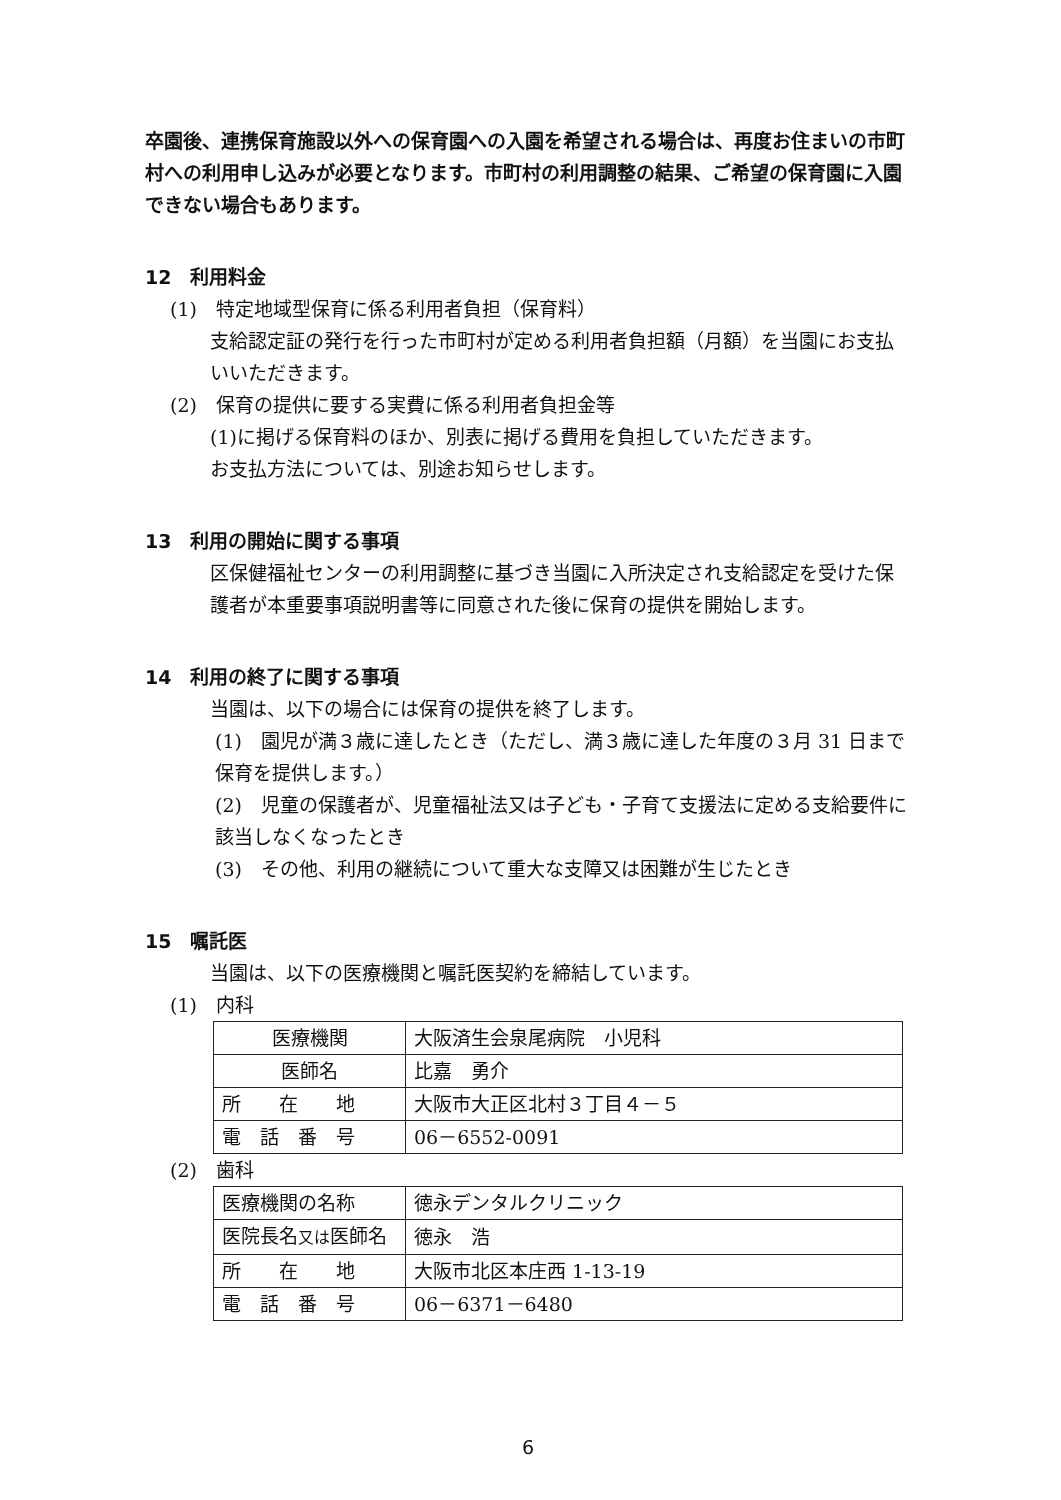卒園後、連携保育施設以外への保育園への入園を希望される場合は、再度お住まいの市町村への利用申し込みが必要となります。市町村の利用調整の結果、ご希望の保育園に入園できない場合もあります。
12　利用料金
(1)　特定地域型保育に係る利用者負担（保育料）
支給認定証の発行を行った市町村が定める利用者負担額（月額）を当園にお支払いいただきます。
(2)　保育の提供に要する実費に係る利用者負担金等
(1)に掲げる保育料のほか、別表に掲げる費用を負担していただきます。
お支払方法については、別途お知らせします。
13　利用の開始に関する事項
区保健福祉センターの利用調整に基づき当園に入所決定され支給認定を受けた保護者が本重要事項説明書等に同意された後に保育の提供を開始します。
14　利用の終了に関する事項
当園は、以下の場合には保育の提供を終了します。
(1)　園児が満３歳に達したとき（ただし、満３歳に達した年度の３月 31 日まで保育を提供します。）
(2)　児童の保護者が、児童福祉法又は子ども・子育て支援法に定める支給要件に該当しなくなったとき
(3)　その他、利用の継続について重大な支障又は困難が生じたとき
15　嘱託医
当園は、以下の医療機関と嘱託医契約を締結しています。
(1)　内科
| 医療機関 | 大阪済生会泉尾病院 小児科 |
| 医師名 | 比嘉 勇介 |
| 所 在 地 | 大阪市大正区北村３丁目４－５ |
| 電 話 番 号 | 06－6552-0091 |
(2)　歯科
| 医療機関の名称 | 徳永デンタルクリニック |
| 医院長名 又は 医師名 | 徳永 浩 |
| 所 在 地 | 大阪市北区本庄西 1-13-19 |
| 電 話 番 号 | 06－6371－6480 |
6